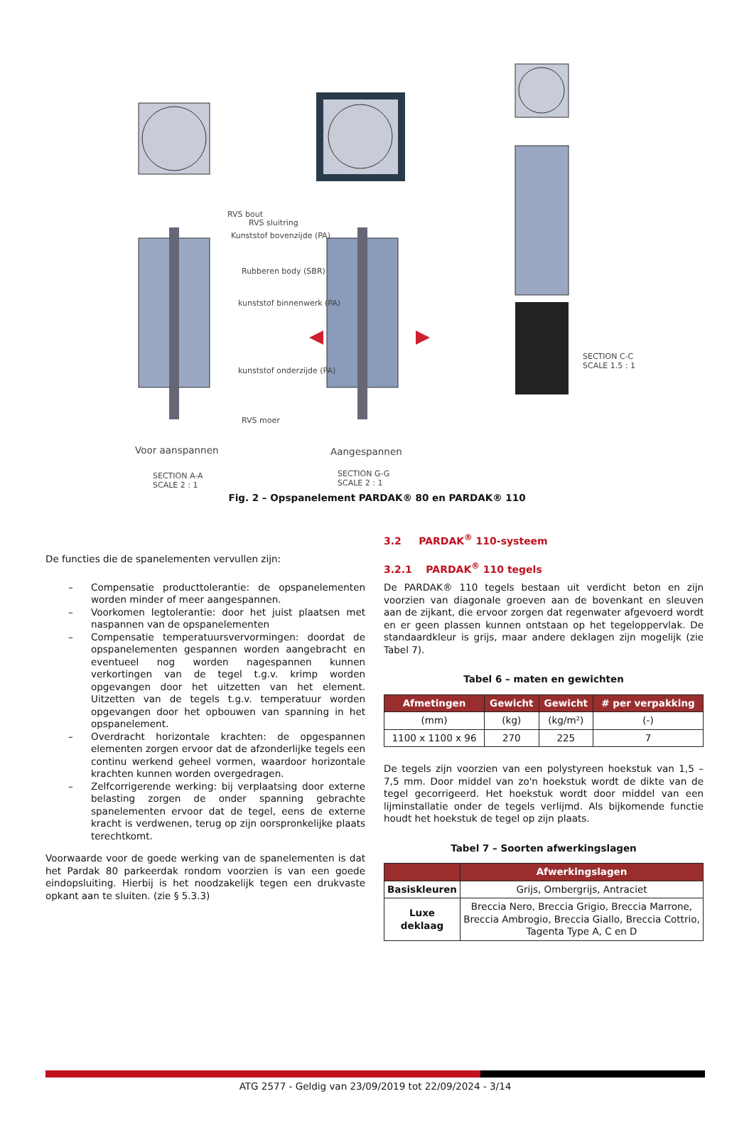RVS bout
RVS sluitring
Kunststof bovenzijde (PA)
Rubberen body (SBR)
kunststof binnenwerk (PA)
kunststof onderzijde (PA)
RVS moer
Voor aanspannen Aangespannen
SECTION A-A
SCALE 2 : 1
SECTION G-G
SCALE 2 : 1
SECTION C-C
SCALE 1.5 : 1
Fig. 2 – Opspanelement PARDAK® 80 en PARDAK® 110
De functies die de spanelementen vervullen zijn:
– Compensatie producttolerantie: de opspanelementen worden minder of meer aangespannen.
– Voorkomen legtolerantie: door het juist plaatsen met naspannen van de opspanelementen
– Compensatie temperatuursvervormingen: doordat de opspanelementen gespannen worden aangebracht en eventueel nog worden nagespannen kunnen verkortingen van de tegel t.g.v. krimp worden opgevangen door het uitzetten van het element. Uitzetten van de tegels t.g.v. temperatuur worden opgevangen door het opbouwen van spanning in het opspanelement.
– Overdracht horizontale krachten: de opgespannen elementen zorgen ervoor dat de afzonderlijke tegels een continu werkend geheel vormen, waardoor horizontale krachten kunnen worden overgedragen.
– Zelfcorrigerende werking: bij verplaatsing door externe belasting zorgen de onder spanning gebrachte spanelementen ervoor dat de tegel, eens de externe kracht is verdwenen, terug op zijn oorspronkelijke plaats terechtkomt.
Voorwaarde voor de goede werking van de spanelementen is dat het Pardak 80 parkeerdak rondom voorzien is van een goede eindopsluiting. Hierbij is het noodzakelijk tegen een drukvaste opkant aan te sluiten. (zie § 5.3.3)
3.2 PARDAK<sup>®</sup> 110-systeem
3.2.1 PARDAK<sup>®</sup> 110 tegels
De PARDAK® 110 tegels bestaan uit verdicht beton en zijn voorzien van diagonale groeven aan de bovenkant en sleuven aan de zijkant, die ervoor zorgen dat regenwater afgevoerd wordt en er geen plassen kunnen ontstaan op het tegeloppervlak. De standaardkleur is grijs, maar andere deklagen zijn mogelijk (zie Tabel 7).
Tabel 6 – maten en gewichten
| Afmetingen | Gewicht | Gewicht | # per verpakking |
| --- | --- | --- | --- |
| (mm) | (kg) | (kg/m²) | (-) |
| 1100 x 1100 x 96 | 270 | 225 | 7 |
De tegels zijn voorzien van een polystyreen hoekstuk van 1,5 – 7,5 mm. Door middel van zo'n hoekstuk wordt de dikte van de tegel gecorrigeerd. Het hoekstuk wordt door middel van een lijminstallatie onder de tegels verlijmd. Als bijkomende functie houdt het hoekstuk de tegel op zijn plaats.
Tabel 7 – Soorten afwerkingslagen
| | Afwerkingslagen |
| --- | --- |
| Basiskleuren | Grijs, Ombergrijs, Antraciet |
| Luxe deklaag | Breccia Nero, Breccia Grigio, Breccia Marrone, Breccia Ambrogio, Breccia Giallo, Breccia Cottrio, Tagenta Type A, C en D |
ATG 2577 - Geldig van 23/09/2019 tot 22/09/2024 - 3/14